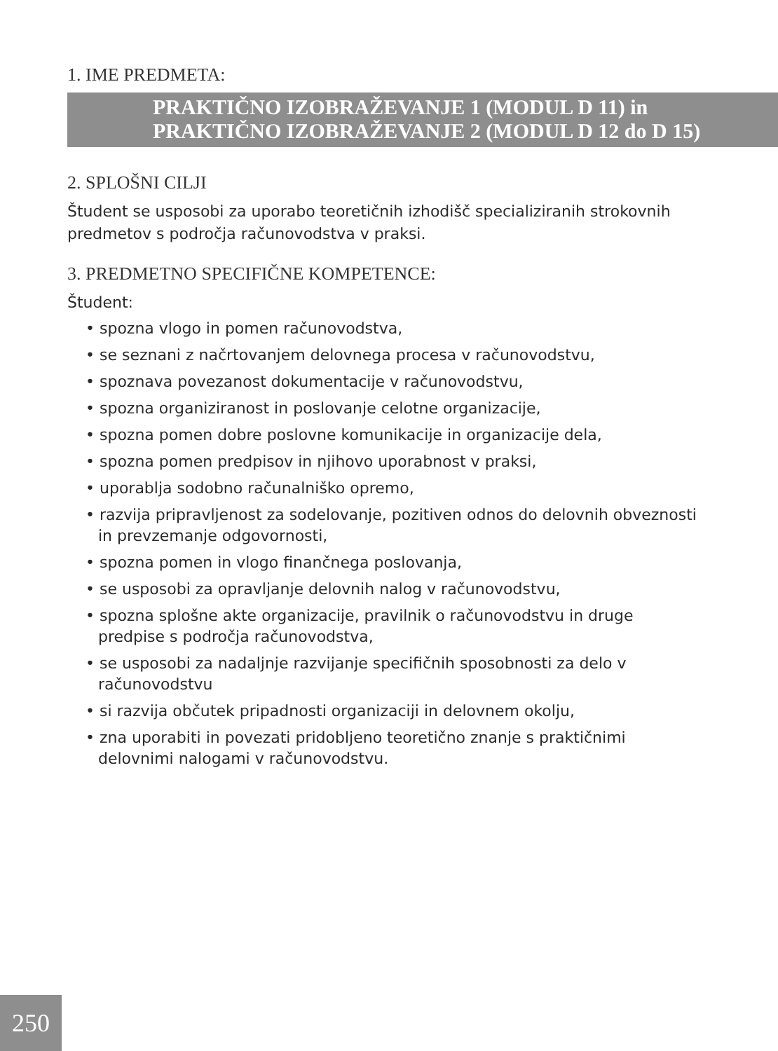1. IME PREDMETA:
PRAKTIČNO IZOBRAŽEVANJE 1 (MODUL D 11) in
PRAKTIČNO IZOBRAŽEVANJE 2 (MODUL D 12 do D 15)
2. SPLOŠNI CILJI
Študent se usposobi za uporabo teoretičnih izhodišč specializiranih strokovnih predmetov s področja računovodstva v praksi.
3. PREDMETNO SPECIFIČNE KOMPETENCE:
Študent:
• spozna vlogo in pomen računovodstva,
• se seznani z načrtovanjem delovnega procesa v računovodstvu,
• spoznava povezanost dokumentacije v računovodstvu,
• spozna organiziranost in poslovanje celotne organizacije,
• spozna pomen dobre poslovne komunikacije in organizacije dela,
• spozna pomen predpisov in njihovo uporabnost v praksi,
• uporablja sodobno računalniško opremo,
• razvija pripravljenost za sodelovanje, pozitiven odnos do delovnih obveznosti in prevzemanje odgovornosti,
• spozna pomen in vlogo finančnega poslovanja,
• se usposobi za opravljanje delovnih nalog v računovodstvu,
• spozna splošne akte organizacije, pravilnik o računovodstvu in druge predpise s področja računovodstva,
• se usposobi za nadaljnje razvijanje specifičnih sposobnosti za delo v računovodstvu
• si razvija občutek pripadnosti organizaciji in delovnem okolju,
• zna uporabiti in povezati pridobljeno teoretično znanje s praktičnimi delovnimi nalogami v računovodstvu.
250